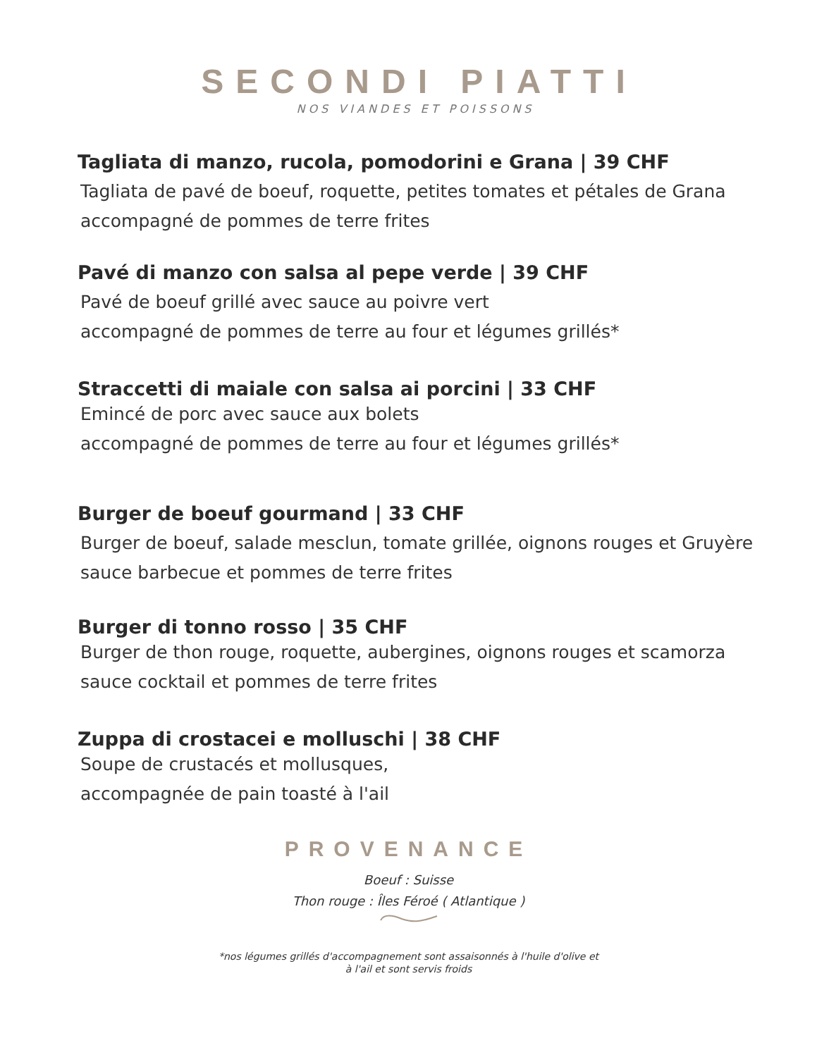SECONDI PIATTI
NOS VIANDES ET POISSONS
Tagliata di manzo, rucola, pomodorini e Grana | 39 CHF
Tagliata de pavé de boeuf, roquette, petites tomates et pétales de Grana
accompagné de pommes de terre frites
Pavé di manzo con salsa al pepe verde | 39 CHF
Pavé de boeuf grillé avec sauce au poivre vert
accompagné de pommes de terre au four et légumes grillés*
Straccetti di maiale con salsa ai porcini | 33 CHF
Emincé de porc avec sauce aux bolets
accompagné de pommes de terre au four et légumes grillés*
Burger de boeuf gourmand | 33 CHF
Burger de boeuf, salade mesclun, tomate grillée, oignons rouges et Gruyère
sauce barbecue et pommes de terre frites
Burger di tonno rosso | 35 CHF
Burger de thon rouge, roquette, aubergines, oignons rouges et scamorza
sauce cocktail et pommes de terre frites
Zuppa di crostacei e molluschi | 38 CHF
Soupe de crustacés et mollusques,
accompagnée de pain toasté à l'ail
PROVENANCE
Boeuf : Suisse
Thon rouge : Îles Féroé ( Atlantique )
*nos légumes grillés d'accompagnement sont assaisonnés à l'huile d'olive et
à l'ail et sont servis froids